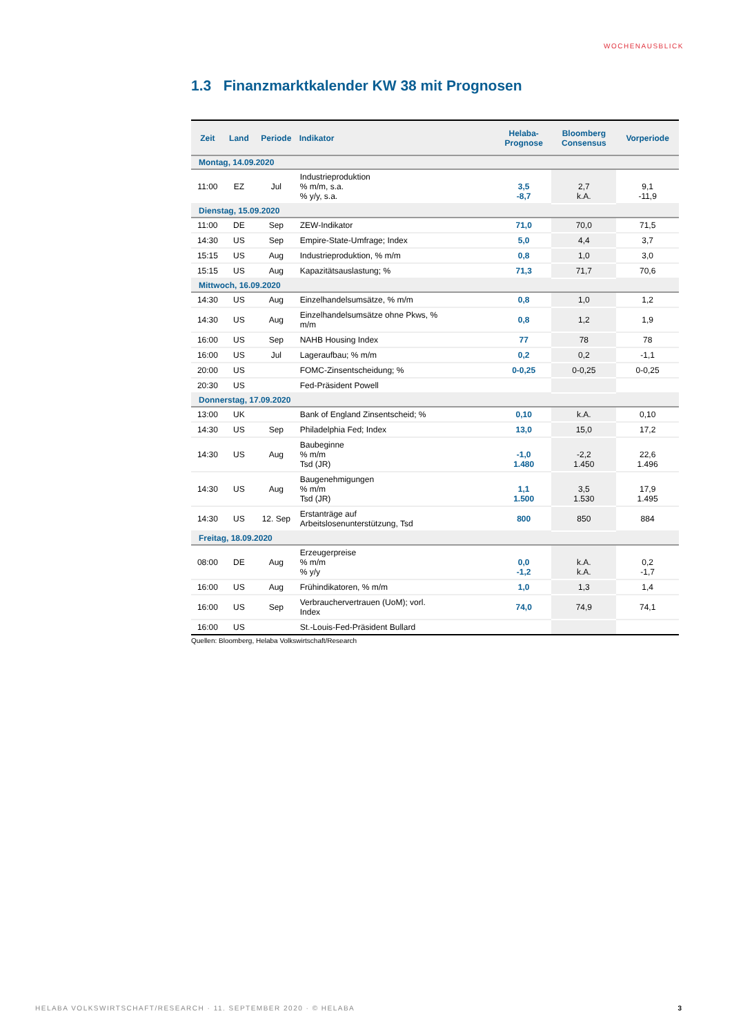WOCHENAUSBLICK
1.3 Finanzmarktkalender KW 38 mit Prognosen
| Zeit | Land | Periode | Indikator | Helaba- Prognose | Bloomberg Consensus | Vorperiode |
| --- | --- | --- | --- | --- | --- | --- |
| Montag, 14.09.2020 | | | | | | |
| 11:00 | EZ | Jul | Industrieproduktion % m/m, s.a. % y/y, s.a. | 3,5 -8,7 | 2,7 k.A. | 9,1 -11,9 |
| Dienstag, 15.09.2020 | | | | | | |
| 11:00 | DE | Sep | ZEW-Indikator | 71,0 | 70,0 | 71,5 |
| 14:30 | US | Sep | Empire-State-Umfrage; Index | 5,0 | 4,4 | 3,7 |
| 15:15 | US | Aug | Industrieproduktion, % m/m | 0,8 | 1,0 | 3,0 |
| 15:15 | US | Aug | Kapazitätsauslastung; % | 71,3 | 71,7 | 70,6 |
| Mittwoch, 16.09.2020 | | | | | | |
| 14:30 | US | Aug | Einzelhandelsumsätze, % m/m | 0,8 | 1,0 | 1,2 |
| 14:30 | US | Aug | Einzelhandelsumsätze ohne Pkws, % m/m | 0,8 | 1,2 | 1,9 |
| 16:00 | US | Sep | NAHB Housing Index | 77 | 78 | 78 |
| 16:00 | US | Jul | Lageraufbau; % m/m | 0,2 | 0,2 | -1,1 |
| 20:00 | US | | FOMC-Zinsentscheidung; % | 0-0,25 | 0-0,25 | 0-0,25 |
| 20:30 | US | | Fed-Präsident Powell | | | |
| Donnerstag, 17.09.2020 | | | | | | |
| 13:00 | UK | | Bank of England Zinsentscheid; % | 0,10 | k.A. | 0,10 |
| 14:30 | US | Sep | Philadelphia Fed; Index | 13,0 | 15,0 | 17,2 |
| 14:30 | US | Aug | Baubeginne % m/m Tsd (JR) | -1,0 1.480 | -2,2 1.450 | 22,6 1.496 |
| 14:30 | US | Aug | Baugenehmigungen % m/m Tsd (JR) | 1,1 1.500 | 3,5 1.530 | 17,9 1.495 |
| 14:30 | US | 12. Sep | Erstanträge auf Arbeitslosenunterstützung, Tsd | 800 | 850 | 884 |
| Freitag, 18.09.2020 | | | | | | |
| 08:00 | DE | Aug | Erzeugerpreise % m/m % y/y | 0,0 -1,2 | k.A. k.A. | 0,2 -1,7 |
| 16:00 | US | Aug | Frühindikatoren, % m/m | 1,0 | 1,3 | 1,4 |
| 16:00 | US | Sep | Verbrauchervertrauen (UoM); vorl. Index | 74,0 | 74,9 | 74,1 |
| 16:00 | US | | St.-Louis-Fed-Präsident Bullard | | | |
Quellen: Bloomberg, Helaba Volkswirtschaft/Research
HELABA VOLKSWIRTSCHAFT/RESEARCH · 11. SEPTEMBER 2020 · © HELABA
3